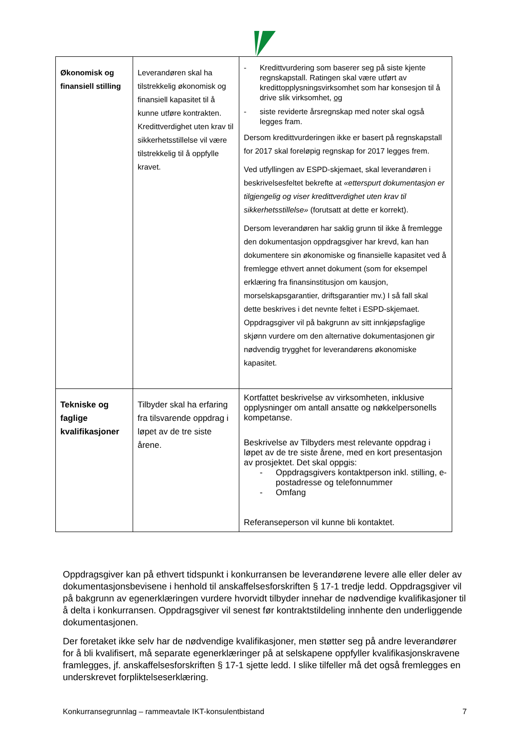| Økonomisk og finansiell stilling | Leverandøren skal ha tilstrekkelig økonomisk og finansiell kapasitet til å kunne utføre kontrakten. Kredittverdighet uten krav til sikkerhetsstillelse vil være tilstrekkelig til å oppfylle kravet. | - Kredittvurdering som baserer seg på siste kjente regnskapstall. Ratingen skal være utført av kredittopplysningsvirksomhet som har konsesjon til å drive slik virksomhet, og - siste reviderte årsregnskap med noter skal også legges fram. Dersom kredittvurderingen ikke er basert på regnskapstall for 2017 skal foreløpig regnskap for 2017 legges frem. Ved utfyllingen av ESPD-skjemaet, skal leverandøren i beskrivelsesfeltet bekrefte at «etterspurt dokumentasjon er tilgjengelig og viser kredittverdighet uten krav til sikkerhetsstillelse» (forutsatt at dette er korrekt). Dersom leverandøren har saklig grunn til ikke å fremlegge den dokumentasjon oppdragsgiver har krevd, kan han dokumentere sin økonomiske og finansielle kapasitet ved å fremlegge ethvert annet dokument (som for eksempel erklæring fra finansinstitusjon om kausjon, morselskapsgarantier, driftsgarantier mv.) I så fall skal dette beskrives i det nevnte feltet i ESPD-skjemaet. Oppdragsgiver vil på bakgrunn av sitt innkjøpsfaglige skjønn vurdere om den alternative dokumentasjonen gir nødvendig trygghet for leverandørens økonomiske kapasitet. |
| Tekniske og faglige kvalifikasjoner | Tilbyder skal ha erfaring fra tilsvarende oppdrag i løpet av de tre siste årene. | Kortfattet beskrivelse av virksomheten, inklusive opplysninger om antall ansatte og nøkkelpersonells kompetanse. Beskrivelse av Tilbyders mest relevante oppdrag i løpet av de tre siste årene, med en kort presentasjon av prosjektet. Det skal oppgis: - Oppdragsgivers kontaktperson inkl. stilling, e-postadresse og telefonnummer - Omfang Referanseperson vil kunne bli kontaktet. |
Oppdragsgiver kan på ethvert tidspunkt i konkurransen be leverandørene levere alle eller deler av dokumentasjonsbevisene i henhold til anskaffelsesforskriften § 17-1 tredje ledd. Oppdragsgiver vil på bakgrunn av egenerklæringen vurdere hvorvidt tilbyder innehar de nødvendige kvalifikasjoner til å delta i konkurransen. Oppdragsgiver vil senest før kontraktstildeling innhente den underliggende dokumentasjonen.
Der foretaket ikke selv har de nødvendige kvalifikasjoner, men støtter seg på andre leverandører for å bli kvalifisert, må separate egenerklæringer på at selskapene oppfyller kvalifikasjonskravene framlegges, jf. anskaffelsesforskriften § 17-1 sjette ledd. I slike tilfeller må det også fremlegges en underskrevet forpliktelseserklæring.
Konkurransegrunnlag – rammeavtale IKT-konsulentbistand 7